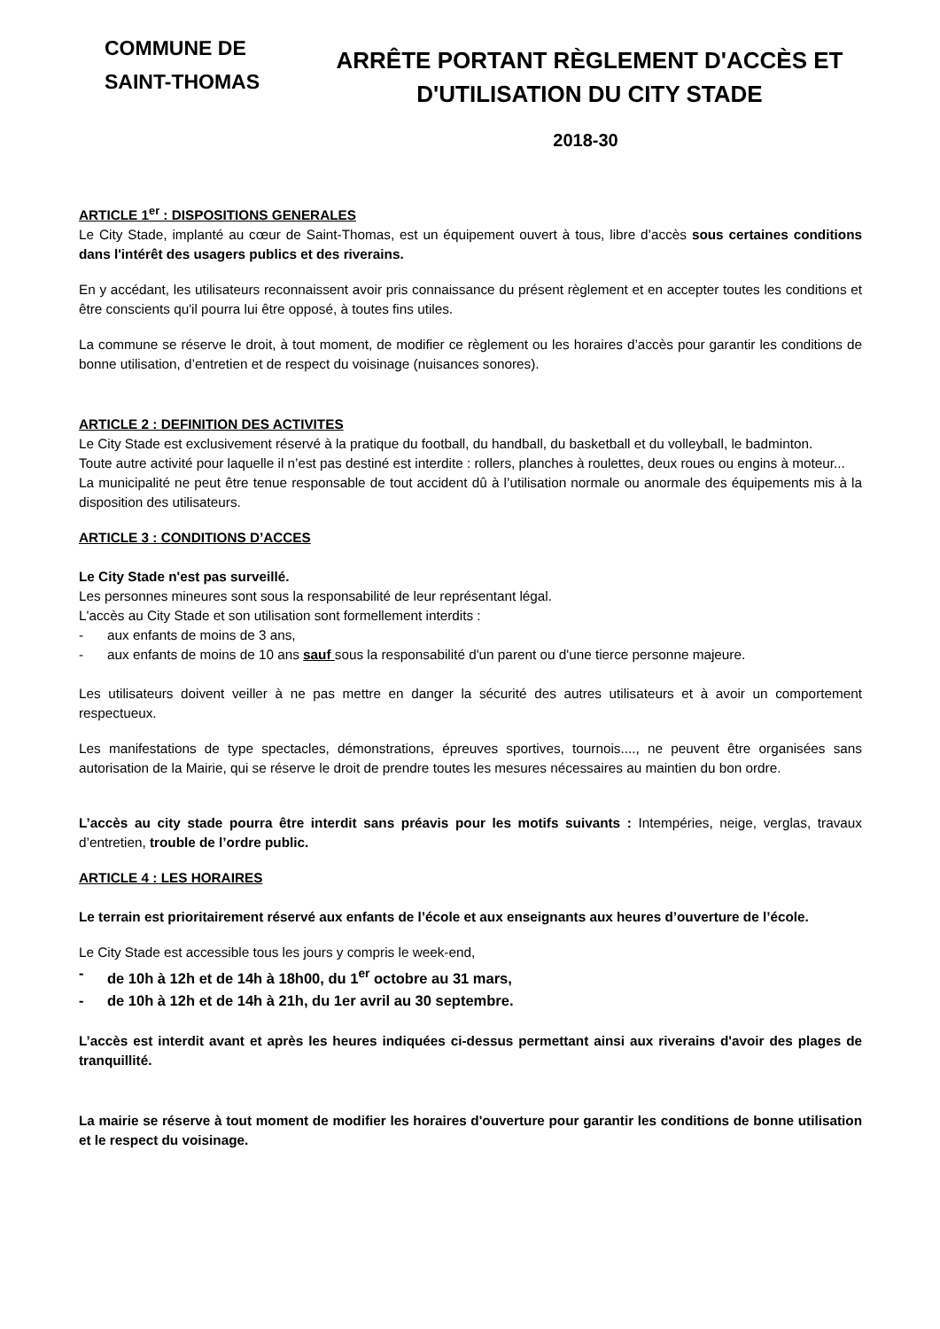COMMUNE DE
SAINT-THOMAS
ARRÊTE PORTANT RÈGLEMENT D'ACCÈS ET
D'UTILISATION DU CITY STADE
2018-30
ARTICLE 1<sup>er</sup> : DISPOSITIONS GENERALES
Le City Stade, implanté au cœur de Saint-Thomas, est un équipement ouvert à tous, libre d’accès sous certaines conditions dans l'intérêt des usagers publics et des riverains.
En y accédant, les utilisateurs reconnaissent avoir pris connaissance du présent règlement et en accepter toutes les conditions et être conscients qu'il pourra lui être opposé, à toutes fins utiles.
La commune se réserve le droit, à tout moment, de modifier ce règlement ou les horaires d’accès pour garantir les conditions de bonne utilisation, d’entretien et de respect du voisinage (nuisances sonores).
ARTICLE 2 : DEFINITION DES ACTIVITES
Le City Stade est exclusivement réservé à la pratique du football, du handball, du basketball et du volleyball, le badminton.
Toute autre activité pour laquelle il n’est pas destiné est interdite : rollers, planches à roulettes, deux roues ou engins à moteur...
La municipalité ne peut être tenue responsable de tout accident dû à l’utilisation normale ou anormale des équipements mis à la disposition des utilisateurs.
ARTICLE 3 : CONDITIONS D’ACCES
Le City Stade n'est pas surveillé.
Les personnes mineures sont sous la responsabilité de leur représentant légal.
L'accès au City Stade et son utilisation sont formellement interdits :
- aux enfants de moins de 3 ans,
- aux enfants de moins de 10 ans sauf sous la responsabilité d'un parent ou d'une tierce personne majeure.
Les utilisateurs doivent veiller à ne pas mettre en danger la sécurité des autres utilisateurs et à avoir un comportement respectueux.
Les manifestations de type spectacles, démonstrations, épreuves sportives, tournois...., ne peuvent être organisées sans autorisation de la Mairie, qui se réserve le droit de prendre toutes les mesures nécessaires au maintien du bon ordre.
L’accès au city stade pourra être interdit sans préavis pour les motifs suivants : Intempéries, neige, verglas, travaux d’entretien, trouble de l’ordre public.
ARTICLE 4 : LES HORAIRES
Le terrain est prioritairement réservé aux enfants de l’école et aux enseignants aux heures d’ouverture de l’école.
Le City Stade est accessible tous les jours y compris le week-end,
- de 10h à 12h et de 14h à 18h00, du 1<sup>er</sup> octobre au 31 mars,
- de 10h à 12h et de 14h à 21h, du 1er avril au 30 septembre.
L’accès est interdit avant et après les heures indiquées ci-dessus permettant ainsi aux riverains d'avoir des plages de tranquillité.
La mairie se réserve à tout moment de modifier les horaires d'ouverture pour garantir les conditions de bonne utilisation et le respect du voisinage.